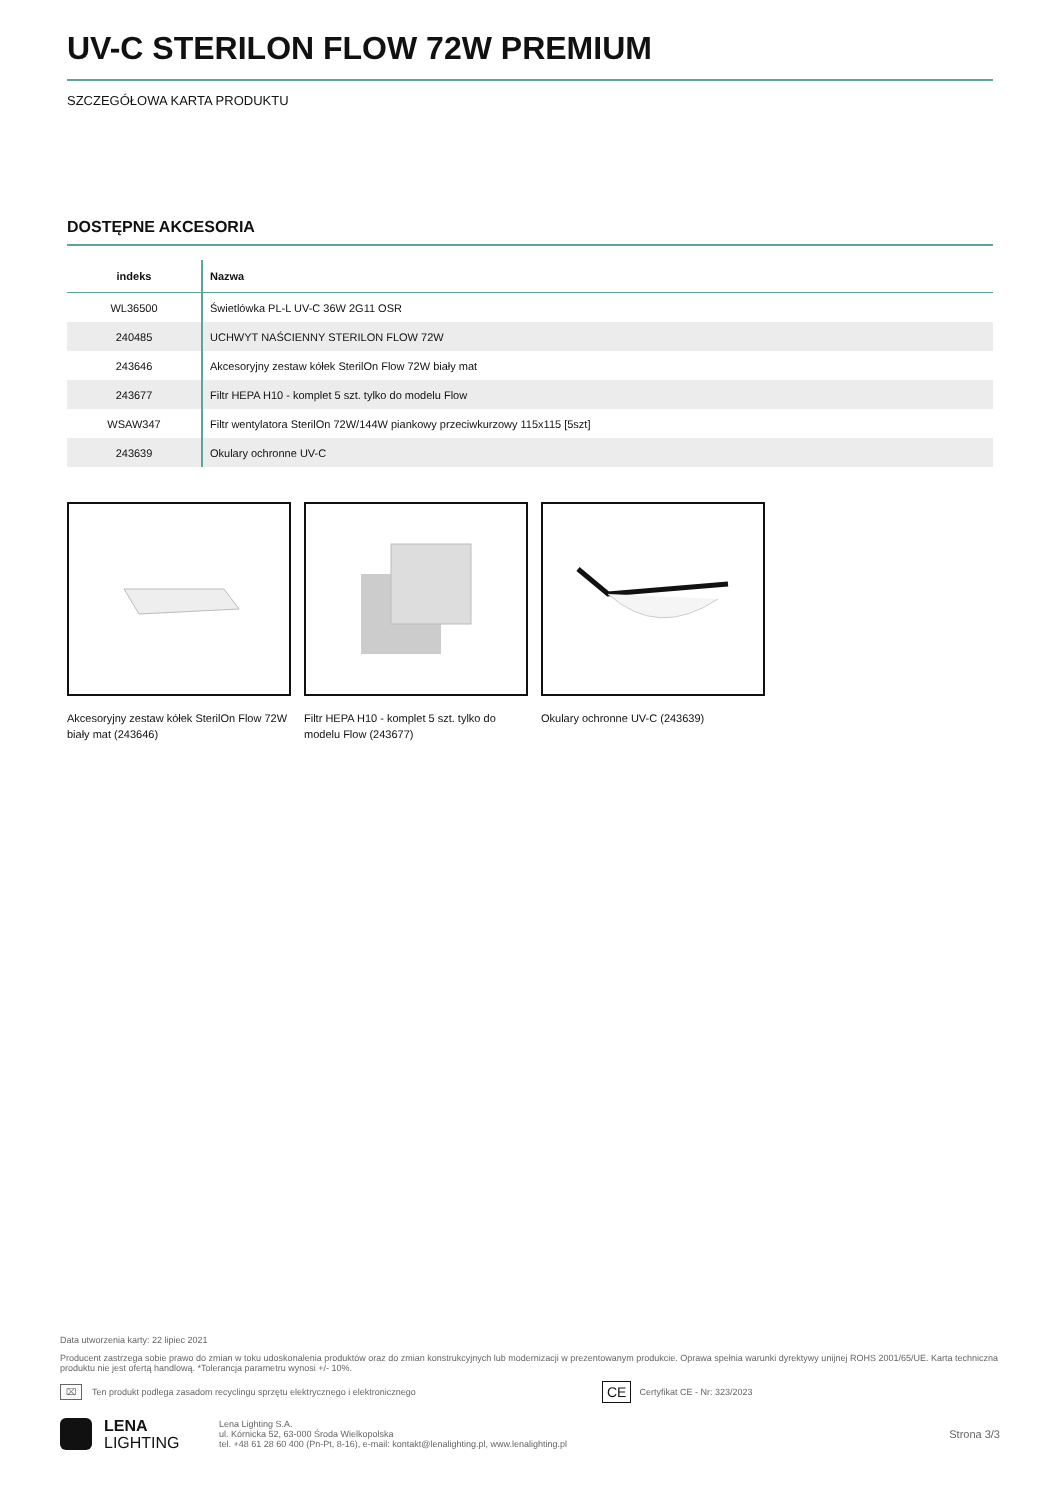UV-C STERILON FLOW 72W PREMIUM
SZCZEGÓŁOWA KARTA PRODUKTU
DOSTĘPNE AKCESORIA
| indeks | Nazwa |
| --- | --- |
| WL36500 | Świetlówka PL-L UV-C 36W 2G11 OSR |
| 240485 | UCHWYT NAŚCIENNY STERILON FLOW 72W |
| 243646 | Akcesoryjny zestaw kółek SterilOn Flow 72W biały mat |
| 243677 | Filtr HEPA H10 - komplet 5 szt. tylko do modelu Flow |
| WSAW347 | Filtr wentylatora SterilOn 72W/144W piankowy przeciwkurzowy 115x115 [5szt] |
| 243639 | Okulary ochronne UV-C |
Akcesoryjny zestaw kółek SterilOn Flow 72W biały mat (243646)
Filtr HEPA H10 - komplet 5 szt. tylko do modelu Flow (243677)
Okulary ochronne UV-C (243639)
Data utworzenia karty: 22 lipiec 2021
Producent zastrzega sobie prawo do zmian w toku udoskonalenia produktów oraz do zmian konstrukcyjnych lub modernizacji w prezentowanym produkcie. Oprawa spełnia warunki dyrektywy unijnej ROHS 2001/65/UE. Karta techniczna produktu nie jest ofertą handlową. *Tolerancja parametru wynosi +/- 10%.
⌧ Ten produkt podlega zasadom recyclingu sprzętu elektrycznego i elektronicznego CE Certyfikat CE - Nr: 323/2023
LENA
LIGHTING Lena Lighting S.A.
ul. Kórnicka 52, 63-000 Środa Wielkopolska
tel. +48 61 28 60 400 (Pn-Pt, 8-16), e-mail: kontakt@lenalighting.pl, www.lenalighting.pl Strona 3/3